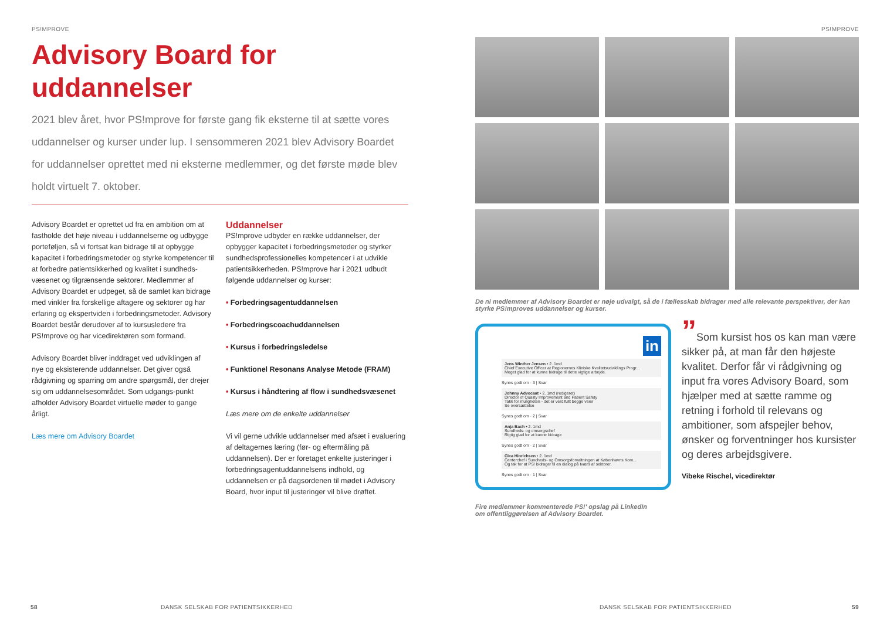PS!MPROVE
Advisory Board for uddannelser
2021 blev året, hvor PS!mprove for første gang fik eksterne til at sætte vores uddannelser og kurser under lup. I sensommeren 2021 blev Advisory Boardet for uddannelser oprettet med ni eksterne medlemmer, og det første møde blev holdt virtuelt 7. oktober.
Advisory Boardet er oprettet ud fra en ambition om at fastholde det høje niveau i uddannelserne og udbygge porteføljen, så vi fortsat kan bidrage til at opbygge kapacitet i forbedringsmetoder og styrke kompetencer til at forbedre patientsikkerhed og kvalitet i sundheds-væsenet og tilgrænsende sektorer. Medlemmer af Advisory Boardet er udpeget, så de samlet kan bidrage med vinkler fra forskellige aftagere og sektorer og har erfaring og ekspertviden i forbedringsmetoder. Advisory Boardet består derudover af to kursusledere fra PS!mprove og har vicedirektøren som formand.
Advisory Boardet bliver inddraget ved udviklingen af nye og eksisterende uddannelser. Det giver også rådgivning og sparring om andre spørgsmål, der drejer sig om uddannelsesområdet. Som udgangs-punkt afholder Advisory Boardet virtuelle møder to gange årligt.
Læs mere om Advisory Boardet
Uddannelser
PS!mprove udbyder en række uddannelser, der opbygger kapacitet i forbedringsmetoder og styrker sundhedsprofessionelles kompetencer i at udvikle patientsikkerheden. PS!mprove har i 2021 udbudt følgende uddannelser og kurser:
• Forbedringsagentuddannelsen
• Forbedringscoachuddannelsen
• Kursus i forbedringsledelse
• Funktionel Resonans Analyse Metode (FRAM)
• Kursus i håndtering af flow i sundhedsvæsenet
Læs mere om de enkelte uddannelser
Vi vil gerne udvikle uddannelser med afsæt i evaluering af deltagernes læring (før- og eftermåling på uddannelsen). Der er foretaget enkelte justeringer i forbedringsagentuddannelsens indhold, og uddannelsen er på dagsordenen til mødet i Advisory Board, hvor input til justeringer vil blive drøftet.
58
DANSK SELSKAB FOR PATIENTSIKKERHED
PS!MPROVE
De ni medlemmer af Advisory Boardet er nøje udvalgt, så de i fællesskab bidrager med alle relevante perspektiver, der kan styrke PS!mproves uddannelser og kurser.
in
Jens Winther Jensen • 2. 1md
Chief Executive Officer at Regionernes Kliniske Kvalitetsudviklings Progr...
Meget glad for at kunne bidrage til dette vigtige arbejde.
Synes godt om · 3 | Svar
Johnny Advocaat • 2. 1md (redigeret)
Director of Quality Improvement and Patient Safety
Takk for muligheten - det er verdifullt begge veier
Se oversættelse
Synes godt om · 2 | Svar
Anja Bach • 2. 1md
Sundheds- og omsorgschef
Rigtig glad for at kunne bidrage
Synes godt om · 2 | Svar
Clea Hinrichsen • 2. 1md
Centerchef i Sundheds- og Omsorgsforvaltningen at Københavns Kom...
Og tak for at PS! bidrager til en dialog på tværs af sektorer.
Synes godt om · 1 | Svar
Fire medlemmer kommenterede PS!' opslag på LinkedIn om offentliggørelsen af Advisory Boardet.
”Som kursist hos os kan man være sikker på, at man får den højeste kvalitet. Derfor får vi rådgivning og input fra vores Advisory Board, som hjælper med at sætte ramme og retning i forhold til relevans og ambitioner, som afspejler behov, ønsker og forventninger hos kursister og deres arbejdsgivere.
Vibeke Rischel, vicedirektør
DANSK SELSKAB FOR PATIENTSIKKERHED
59